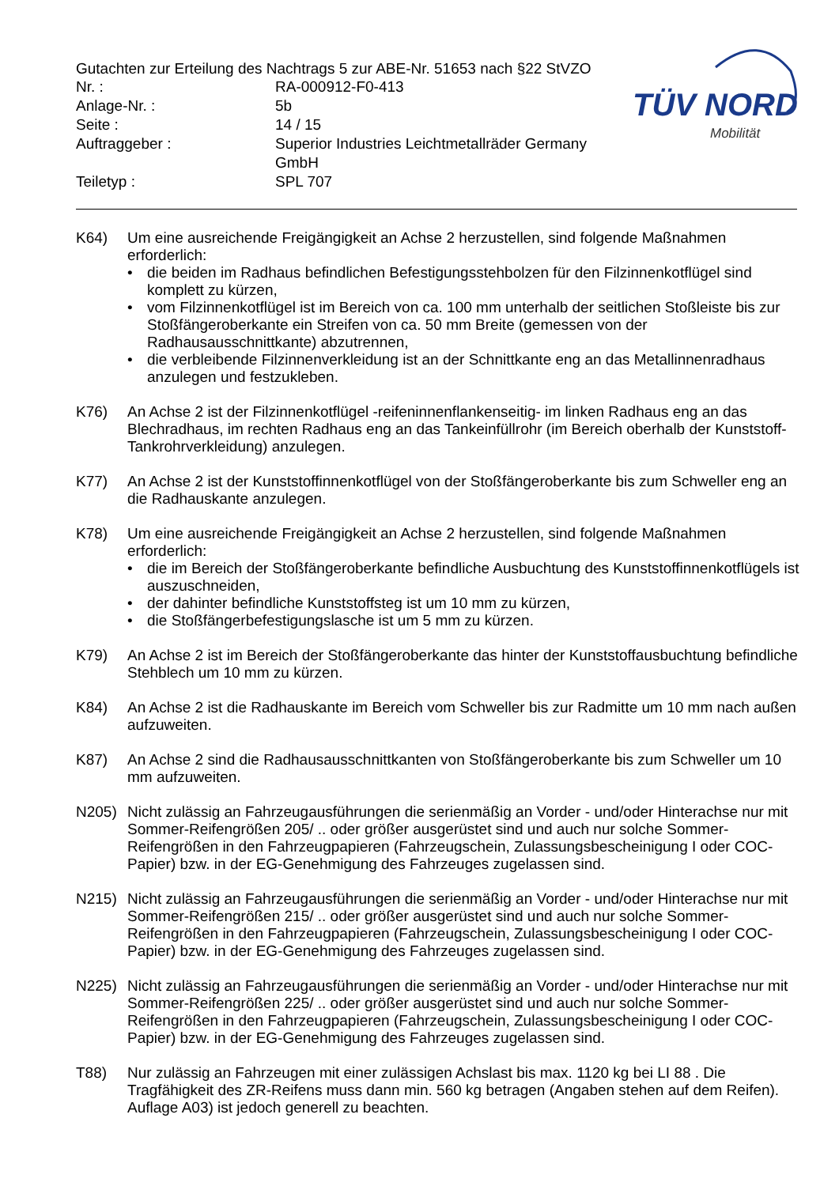Gutachten zur Erteilung des Nachtrags 5 zur ABE-Nr. 51653 nach §22 StVZO
| Nr. : | RA-000912-F0-413 |
| Anlage-Nr. : | 5b |
| Seite : | 14 / 15 |
| Auftraggeber : | Superior Industries Leichtmetallräder Germany GmbH |
| Teiletyp : | SPL 707 |
TÜV NORD
Mobilität
K64) Um eine ausreichende Freigängigkeit an Achse 2 herzustellen, sind folgende Maßnahmen erforderlich:
• die beiden im Radhaus befindlichen Befestigungsstehbolzen für den Filzinnenkotflügel sind komplett zu kürzen,
• vom Filzinnenkotflügel ist im Bereich von ca. 100 mm unterhalb der seitlichen Stoßleiste bis zur Stoßfängeroberkante ein Streifen von ca. 50 mm Breite (gemessen von der Radhausausschnittkante) abzutrennen,
• die verbleibende Filzinnenverkleidung ist an der Schnittkante eng an das Metallinnenradhaus anzulegen und festzukleben.
K76) An Achse 2 ist der Filzinnenkotflügel -reifeninnenflankenseitig- im linken Radhaus eng an das Blechradhaus, im rechten Radhaus eng an das Tankeinfüllrohr (im Bereich oberhalb der Kunststoff-Tankrohrverkleidung) anzulegen.
K77) An Achse 2 ist der Kunststoffinnenkotflügel von der Stoßfängeroberkante bis zum Schweller eng an die Radhauskante anzulegen.
K78) Um eine ausreichende Freigängigkeit an Achse 2 herzustellen, sind folgende Maßnahmen erforderlich:
• die im Bereich der Stoßfängeroberkante befindliche Ausbuchtung des Kunststoffinnenkotflügels ist auszuschneiden,
• der dahinter befindliche Kunststoffsteg ist um 10 mm zu kürzen,
• die Stoßfängerbefestigungslasche ist um 5 mm zu kürzen.
K79) An Achse 2 ist im Bereich der Stoßfängeroberkante das hinter der Kunststoffausbuchtung befindliche Stehblech um 10 mm zu kürzen.
K84) An Achse 2 ist die Radhauskante im Bereich vom Schweller bis zur Radmitte um 10 mm nach außen aufzuweiten.
K87) An Achse 2 sind die Radhausausschnittkanten von Stoßfängeroberkante bis zum Schweller um 10 mm aufzuweiten.
N205) Nicht zulässig an Fahrzeugausführungen die serienmäßig an Vorder - und/oder Hinterachse nur mit Sommer-Reifengrößen 205/ .. oder größer ausgerüstet sind und auch nur solche Sommer-Reifengrößen in den Fahrzeugpapieren (Fahrzeugschein, Zulassungsbescheinigung I oder COC- Papier) bzw. in der EG-Genehmigung des Fahrzeuges zugelassen sind.
N215) Nicht zulässig an Fahrzeugausführungen die serienmäßig an Vorder - und/oder Hinterachse nur mit Sommer-Reifengrößen 215/ .. oder größer ausgerüstet sind und auch nur solche Sommer-Reifengrößen in den Fahrzeugpapieren (Fahrzeugschein, Zulassungsbescheinigung I oder COC- Papier) bzw. in der EG-Genehmigung des Fahrzeuges zugelassen sind.
N225) Nicht zulässig an Fahrzeugausführungen die serienmäßig an Vorder - und/oder Hinterachse nur mit Sommer-Reifengrößen 225/ .. oder größer ausgerüstet sind und auch nur solche Sommer-Reifengrößen in den Fahrzeugpapieren (Fahrzeugschein, Zulassungsbescheinigung I oder COC- Papier) bzw. in der EG-Genehmigung des Fahrzeuges zugelassen sind.
T88) Nur zulässig an Fahrzeugen mit einer zulässigen Achslast bis max. 1120 kg bei LI 88 . Die Tragfähigkeit des ZR-Reifens muss dann min. 560 kg betragen (Angaben stehen auf dem Reifen). Auflage A03) ist jedoch generell zu beachten.